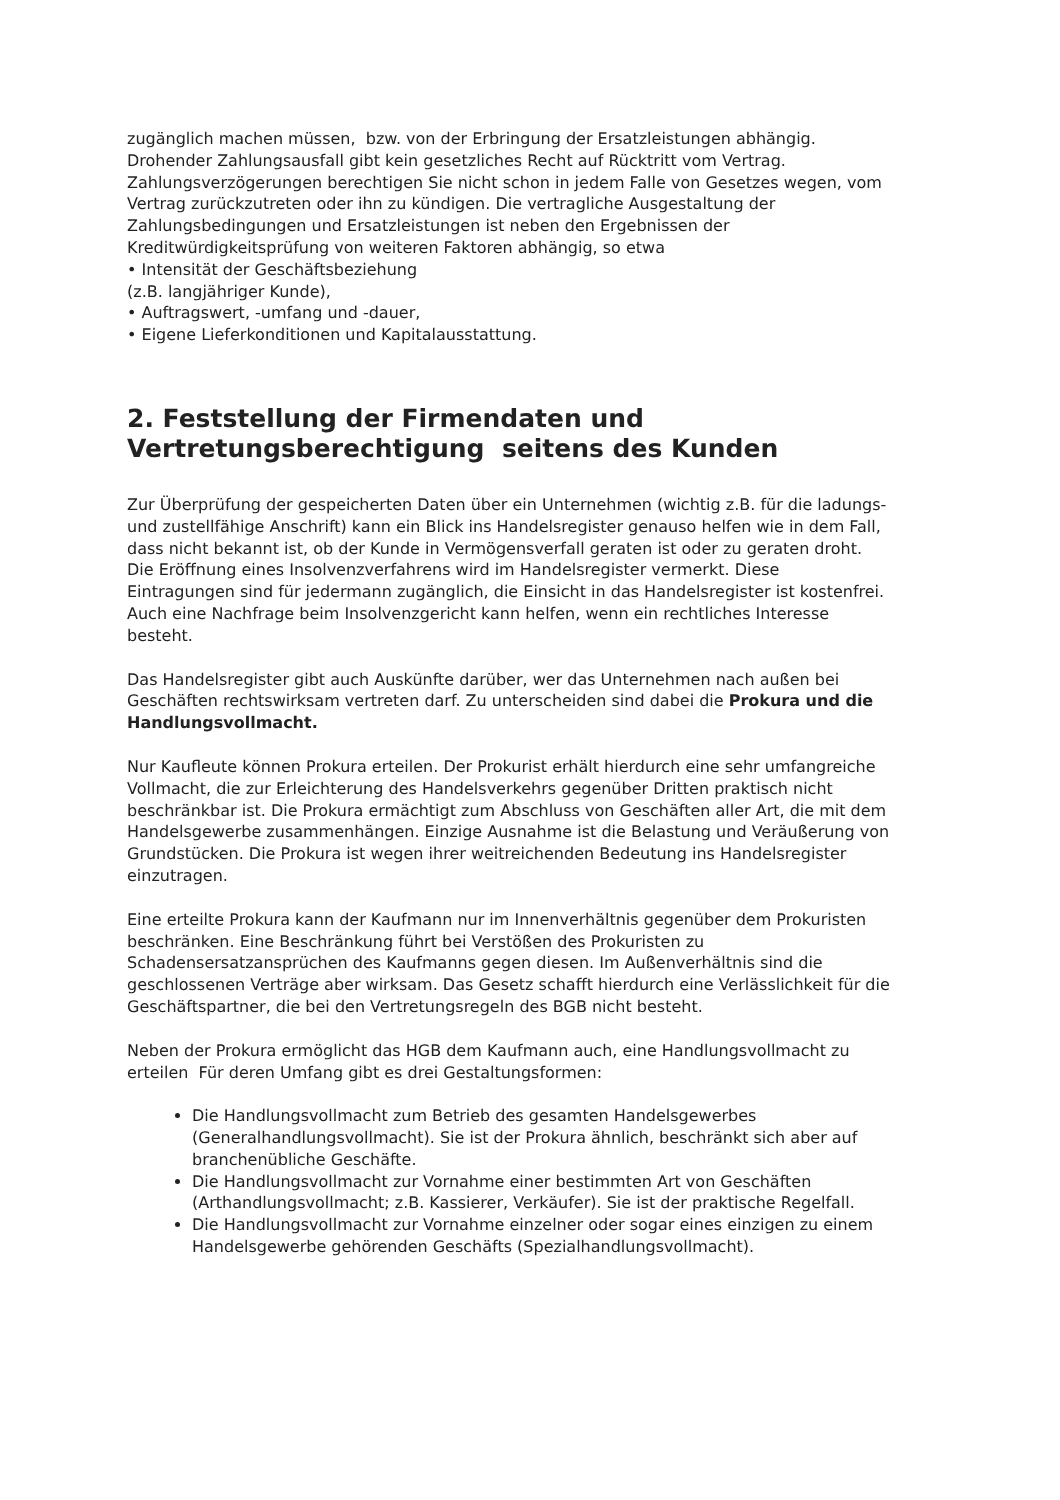zugänglich machen müssen, bzw. von der Erbringung der Ersatzleistungen abhängig. Drohender Zahlungsausfall gibt kein gesetzliches Recht auf Rücktritt vom Vertrag.
Zahlungsverzögerungen berechtigen Sie nicht schon in jedem Falle von Gesetzes wegen, vom Vertrag zurückzutreten oder ihn zu kündigen. Die vertragliche Ausgestaltung der Zahlungsbedingungen und Ersatzleistungen ist neben den Ergebnissen der Kreditwürdigkeitsprüfung von weiteren Faktoren abhängig, so etwa
• Intensität der Geschäftsbeziehung
(z.B. langjähriger Kunde),
• Auftragswert, -umfang und -dauer,
• Eigene Lieferkonditionen und Kapitalausstattung.
2. Feststellung der Firmendaten und Vertretungsberechtigung seitens des Kunden
Zur Überprüfung der gespeicherten Daten über ein Unternehmen (wichtig z.B. für die ladungs- und zustellfähige Anschrift) kann ein Blick ins Handelsregister genauso helfen wie in dem Fall, dass nicht bekannt ist, ob der Kunde in Vermögensverfall geraten ist oder zu geraten droht. Die Eröffnung eines Insolvenzverfahrens wird im Handelsregister vermerkt. Diese Eintragungen sind für jedermann zugänglich, die Einsicht in das Handelsregister ist kostenfrei. Auch eine Nachfrage beim Insolvenzgericht kann helfen, wenn ein rechtliches Interesse besteht.
Das Handelsregister gibt auch Auskünfte darüber, wer das Unternehmen nach außen bei Geschäften rechtswirksam vertreten darf. Zu unterscheiden sind dabei die Prokura und die Handlungsvollmacht.
Nur Kaufleute können Prokura erteilen. Der Prokurist erhält hierdurch eine sehr umfangreiche Vollmacht, die zur Erleichterung des Handelsverkehrs gegenüber Dritten praktisch nicht beschränkbar ist. Die Prokura ermächtigt zum Abschluss von Geschäften aller Art, die mit dem Handelsgewerbe zusammenhängen. Einzige Ausnahme ist die Belastung und Veräußerung von Grundstücken. Die Prokura ist wegen ihrer weitreichenden Bedeutung ins Handelsregister einzutragen.
Eine erteilte Prokura kann der Kaufmann nur im Innenverhältnis gegenüber dem Prokuristen beschränken. Eine Beschränkung führt bei Verstößen des Prokuristen zu Schadensersatzansprüchen des Kaufmanns gegen diesen. Im Außenverhältnis sind die geschlossenen Verträge aber wirksam. Das Gesetz schafft hierdurch eine Verlässlichkeit für die Geschäftspartner, die bei den Vertretungsregeln des BGB nicht besteht.
Neben der Prokura ermöglicht das HGB dem Kaufmann auch, eine Handlungsvollmacht zu erteilen Für deren Umfang gibt es drei Gestaltungsformen:
Die Handlungsvollmacht zum Betrieb des gesamten Handelsgewerbes (Generalhandlungsvollmacht). Sie ist der Prokura ähnlich, beschränkt sich aber auf branchenübliche Geschäfte.
Die Handlungsvollmacht zur Vornahme einer bestimmten Art von Geschäften (Arthandlungsvollmacht; z.B. Kassierer, Verkäufer). Sie ist der praktische Regelfall.
Die Handlungsvollmacht zur Vornahme einzelner oder sogar eines einzigen zu einem Handelsgewerbe gehörenden Geschäfts (Spezialhandlungsvollmacht).